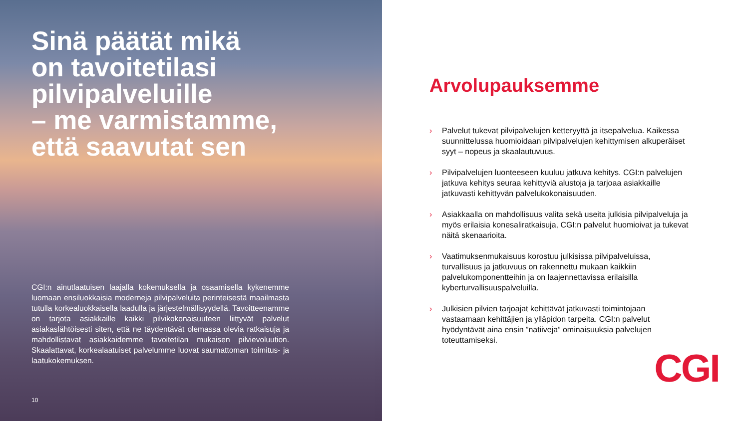Sinä päätät mikä
on tavoitetilasi
pilvipalveluille
– me varmistamme,
että saavutat sen
CGI:n ainutlaatuisen laajalla kokemuksella ja osaamisella kykenemme luomaan ensiluokkaisia moderneja pilvipalveluita perinteisestä maailmasta tutulla korkealuokkaisella laadulla ja järjestelmällisyydellä. Tavoitteenamme on tarjota asiakkaille kaikki pilvikokonaisuuteen liittyvät palvelut asiakaslähtöisesti siten, että ne täydentävät olemassa olevia ratkaisuja ja mahdollistavat asiakkaidemme tavoitetilan mukaisen pilvievoluution. Skaalattavat, korkealaatuiset palvelumme luovat saumattoman toimitus- ja laatukokemuksen.
10
Arvolupauksemme
› Palvelut tukevat pilvipalvelujen ketteryyttä ja itsepalvelua. Kaikessa suunnittelussa huomioidaan pilvipalvelujen kehittymisen alkuperäiset syyt – nopeus ja skaalautuvuus.
› Pilvipalvelujen luonteeseen kuuluu jatkuva kehitys. CGI:n palvelujen jatkuva kehitys seuraa kehittyviä alustoja ja tarjoaa asiakkaille jatkuvasti kehittyvän palvelukokonaisuuden.
› Asiakkaalla on mahdollisuus valita sekä useita julkisia pilvipalveluja ja myös erilaisia konesaliratkaisuja, CGI:n palvelut huomioivat ja tukevat näitä skenaarioita.
› Vaatimuksenmukaisuus korostuu julkisissa pilvipalveluissa, turvallisuus ja jatkuvuus on rakennettu mukaan kaikkiin palvelukomponentteihin ja on laajennettavissa erilaisilla kyberturvallisuuspalveluilla.
› Julkisien pilvien tarjoajat kehittävät jatkuvasti toimintojaan vastaamaan kehittäjien ja ylläpidon tarpeita. CGI:n palvelut hyödyntävät aina ensin ”natiiveja” ominaisuuksia palvelujen toteuttamiseksi.
CGI